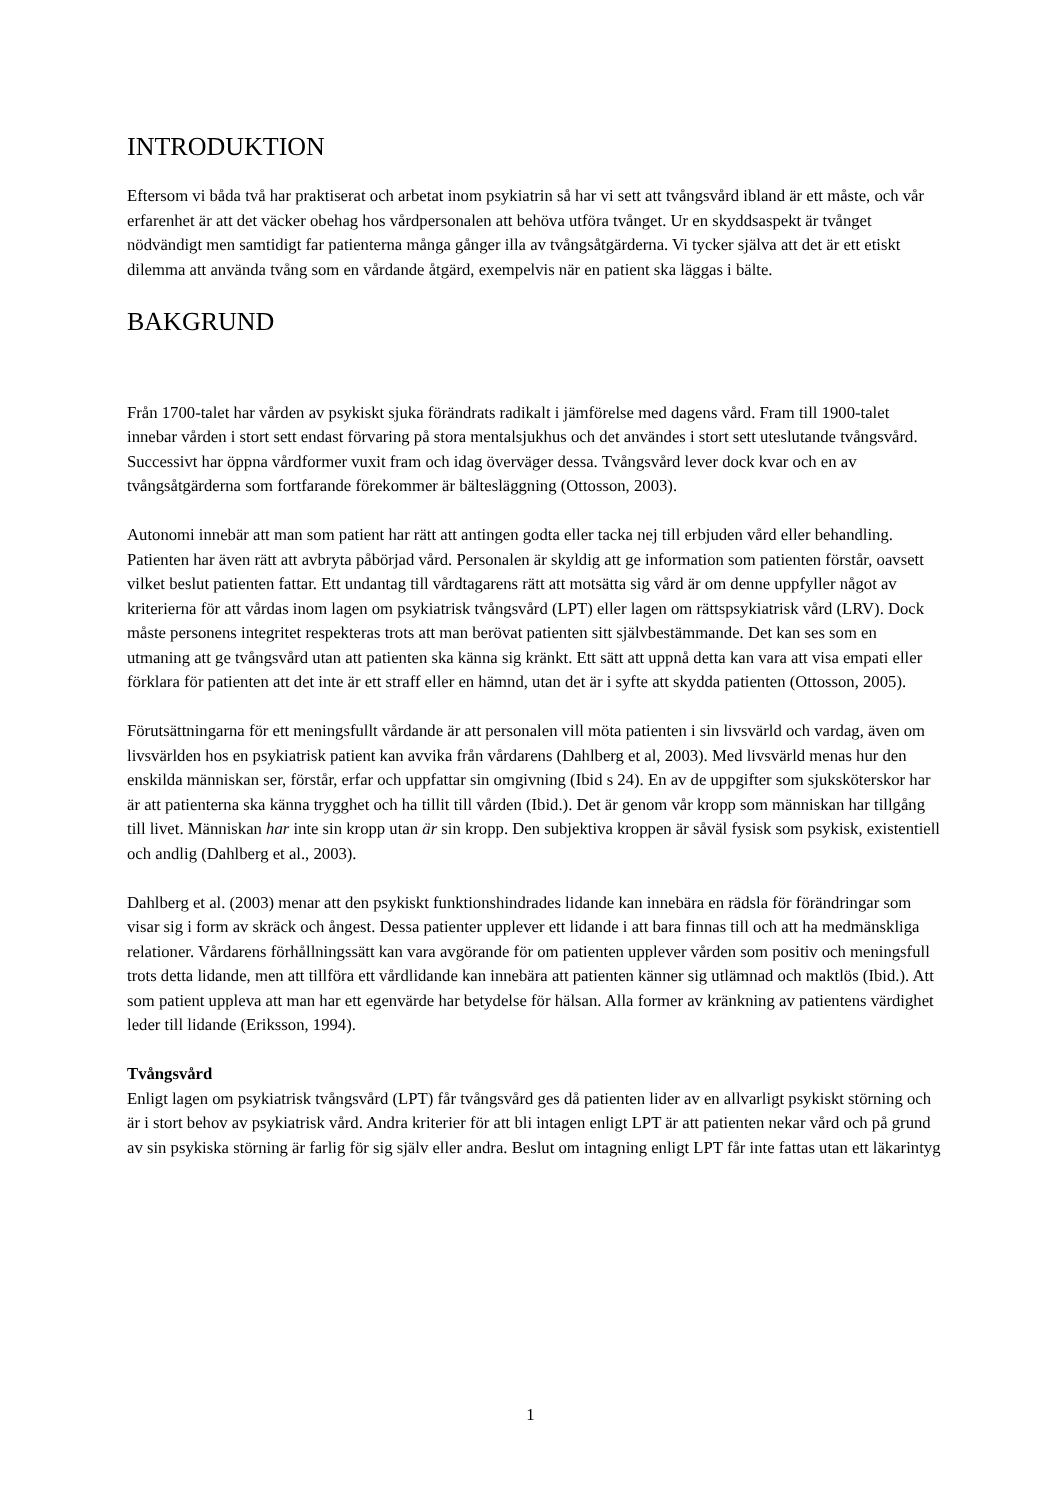INTRODUKTION
Eftersom vi båda två har praktiserat och arbetat inom psykiatrin så har vi sett att tvångsvård ibland är ett måste, och vår erfarenhet är att det väcker obehag hos vårdpersonalen att behöva utföra tvånget. Ur en skyddsaspekt är tvånget nödvändigt men samtidigt far patienterna många gånger illa av tvångsåtgärderna. Vi tycker själva att det är ett etiskt dilemma att använda tvång som en vårdande åtgärd, exempelvis när en patient ska läggas i bälte.
BAKGRUND
Från 1700-talet har vården av psykiskt sjuka förändrats radikalt i jämförelse med dagens vård. Fram till 1900-talet innebar vården i stort sett endast förvaring på stora mentalsjukhus och det användes i stort sett uteslutande tvångsvård. Successivt har öppna vårdformer vuxit fram och idag överväger dessa. Tvångsvård lever dock kvar och en av tvångsåtgärderna som fortfarande förekommer är bältesläggning (Ottosson, 2003).
Autonomi innebär att man som patient har rätt att antingen godta eller tacka nej till erbjuden vård eller behandling. Patienten har även rätt att avbryta påbörjad vård. Personalen är skyldig att ge information som patienten förstår, oavsett vilket beslut patienten fattar. Ett undantag till vårdtagarens rätt att motsätta sig vård är om denne uppfyller något av kriterierna för att vårdas inom lagen om psykiatrisk tvångsvård (LPT) eller lagen om rättspsykiatrisk vård (LRV). Dock måste personens integritet respekteras trots att man berövat patienten sitt självbestämmande. Det kan ses som en utmaning att ge tvångsvård utan att patienten ska känna sig kränkt. Ett sätt att uppnå detta kan vara att visa empati eller förklara för patienten att det inte är ett straff eller en hämnd, utan det är i syfte att skydda patienten (Ottosson, 2005).
Förutsättningarna för ett meningsfullt vårdande är att personalen vill möta patienten i sin livsvärld och vardag, även om livsvärlden hos en psykiatrisk patient kan avvika från vårdarens (Dahlberg et al, 2003). Med livsvärld menas hur den enskilda människan ser, förstår, erfar och uppfattar sin omgivning (Ibid s 24). En av de uppgifter som sjuksköterskor har är att patienterna ska känna trygghet och ha tillit till vården (Ibid.). Det är genom vår kropp som människan har tillgång till livet. Människan har inte sin kropp utan är sin kropp. Den subjektiva kroppen är såväl fysisk som psykisk, existentiell och andlig (Dahlberg et al., 2003).
Dahlberg et al. (2003) menar att den psykiskt funktionshindrades lidande kan innebära en rädsla för förändringar som visar sig i form av skräck och ångest. Dessa patienter upplever ett lidande i att bara finnas till och att ha medmänskliga relationer. Vårdarens förhållningssätt kan vara avgörande för om patienten upplever vården som positiv och meningsfull trots detta lidande, men att tillföra ett vårdlidande kan innebära att patienten känner sig utlämnad och maktlös (Ibid.). Att som patient uppleva att man har ett egenvärde har betydelse för hälsan. Alla former av kränkning av patientens värdighet leder till lidande (Eriksson, 1994).
Tvångsvård
Enligt lagen om psykiatrisk tvångsvård (LPT) får tvångsvård ges då patienten lider av en allvarligt psykiskt störning och är i stort behov av psykiatrisk vård. Andra kriterier för att bli intagen enligt LPT är att patienten nekar vård och på grund av sin psykiska störning är farlig för sig själv eller andra. Beslut om intagning enligt LPT får inte fattas utan ett läkarintyg
1